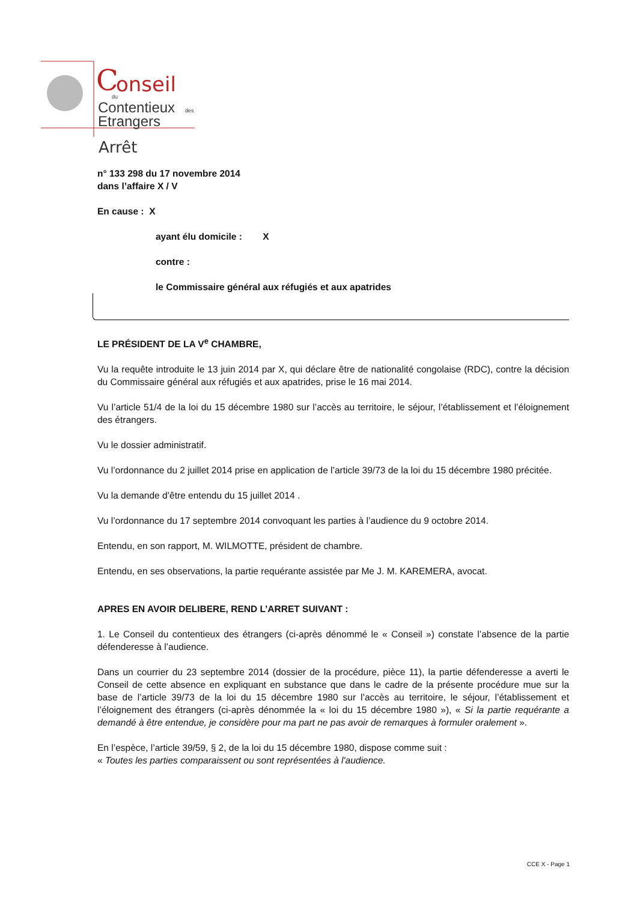C
onseil
du
Contentieux
des
Etrangers
Arrêt
n° 133 298 du 17 novembre 2014
dans l’affaire X / V
En cause : X
ayant élu domicile : X
contre :
le Commissaire général aux réfugiés et aux apatrides
LE PRÉSIDENT DE LA V<sup>e</sup> CHAMBRE,
Vu la requête introduite le 13 juin 2014 par X, qui déclare être de nationalité congolaise (RDC), contre la décision du Commissaire général aux réfugiés et aux apatrides, prise le 16 mai 2014.
Vu l’article 51/4 de la loi du 15 décembre 1980 sur l’accès au territoire, le séjour, l’établissement et l’éloignement des étrangers.
Vu le dossier administratif.
Vu l’ordonnance du 2 juillet 2014 prise en application de l’article 39/73 de la loi du 15 décembre 1980 précitée.
Vu la demande d’être entendu du 15 juillet 2014 .
Vu l’ordonnance du 17 septembre 2014 convoquant les parties à l’audience du 9 octobre 2014.
Entendu, en son rapport, M. WILMOTTE, président de chambre.
Entendu, en ses observations, la partie requérante assistée par Me J. M. KAREMERA, avocat.
APRES EN AVOIR DELIBERE, REND L’ARRET SUIVANT :
1. Le Conseil du contentieux des étrangers (ci-après dénommé le « Conseil ») constate l’absence de la partie défenderesse à l’audience.
Dans un courrier du 23 septembre 2014 (dossier de la procédure, pièce 11), la partie défenderesse a averti le Conseil de cette absence en expliquant en substance que dans le cadre de la présente procédure mue sur la base de l’article 39/73 de la loi du 15 décembre 1980 sur l’accès au territoire, le séjour, l’établissement et l’éloignement des étrangers (ci-après dénommée la « loi du 15 décembre 1980 »), « Si la partie requérante a demandé à être entendue, je considère pour ma part ne pas avoir de remarques à formuler oralement ».
En l’espèce, l’article 39/59, § 2, de la loi du 15 décembre 1980, dispose comme suit :
« Toutes les parties comparaissent ou sont représentées à l'audience.
CCE X - Page 1